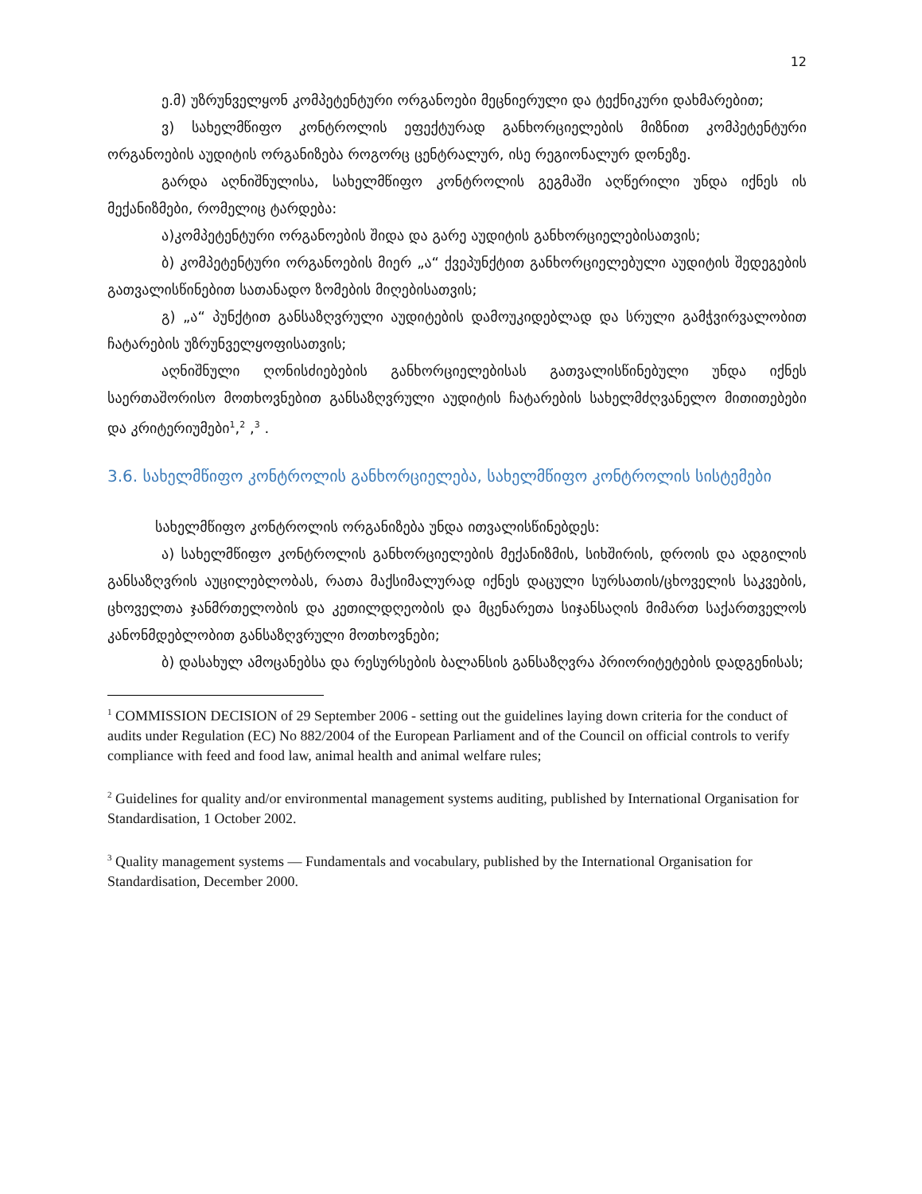12
ე.მ) უზრუნველყონ კომპეტენტური ორგანოები მეცნიერული და ტექნიკური დახმარებით;
ვ) სახელმწიფო კონტროლის ეფექტურად განხორციელების მიზნით კომპეტენტური ორგანოების აუდიტის ორგანიზება როგორც ცენტრალურ, ისე რეგიონალურ დონეზე.
გარდა აღნიშნულისა, სახელმწიფო კონტროლის გეგმაში აღწერილი უნდა იქნეს ის მექანიზმები, რომელიც ტარდება:
ა)კომპეტენტური ორგანოების შიდა და გარე აუდიტის განხორციელებისათვის;
ბ) კომპეტენტური ორგანოების მიერ „ა“ ქვეპუნქტით განხორციელებული აუდიტის შედეგების გათვალისწინებით სათანადო ზომების მიღებისათვის;
გ) „ა“ პუნქტით განსაზღვრული აუდიტების დამოუკიდებლად და სრული გამჭვირვალობით ჩატარების უზრუნველყოფისათვის;
აღნიშნული ღონისძიებების განხორციელებისას გათვალისწინებული უნდა იქნეს საერთაშორისო მოთხოვნებით განსაზღვრული აუდიტის ჩატარების სახელმძღვანელო მითითებები და კრიტერიუმები<sup>1</sup>,<sup>2</sup> ,<sup>3</sup> .
3.6. სახელმწიფო კონტროლის განხორციელება, სახელმწიფო კონტროლის სისტემები
სახელმწიფო კონტროლის ორგანიზება უნდა ითვალისწინებდეს:
ა) სახელმწიფო კონტროლის განხორციელების მექანიზმის, სიხშირის, დროის და ადგილის განსაზღვრის აუცილებლობას, რათა მაქსიმალურად იქნეს დაცული სურსათის/ცხოველის საკვების, ცხოველთა ჯანმრთელობის და კეთილდღეობის და მცენარეთა სიჯანსაღის მიმართ საქართველოს კანონმდებლობით განსაზღვრული მოთხოვნები;
ბ) დასახულ ამოცანებსა და რესურსების ბალანსის განსაზღვრა პრიორიტეტების დადგენისას;
<sup>1</sup> COMMISSION DECISION of 29 September 2006 - setting out the guidelines laying down criteria for the conduct of audits under Regulation (EC) No 882/2004 of the European Parliament and of the Council on official controls to verify compliance with feed and food law, animal health and animal welfare rules;
<sup>2</sup> Guidelines for quality and/or environmental management systems auditing, published by International Organisation for Standardisation, 1 October 2002.
<sup>3</sup> Quality management systems — Fundamentals and vocabulary, published by the International Organisation for Standardisation, December 2000.